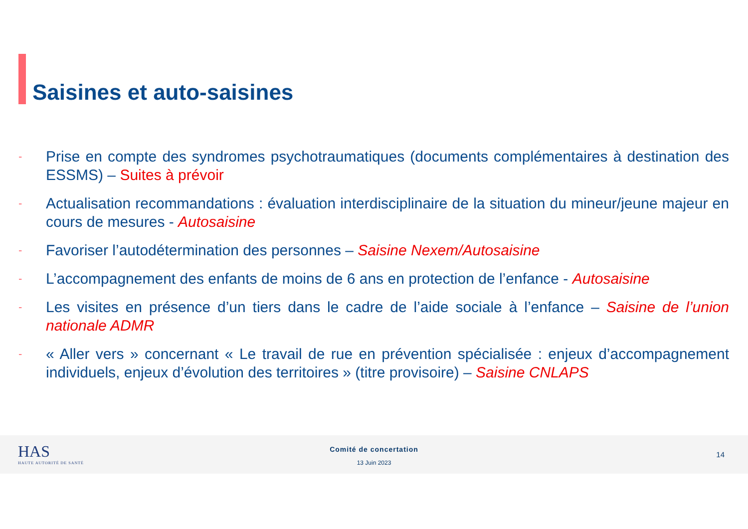Saisines et auto-saisines
- Prise en compte des syndromes psychotraumatiques (documents complémentaires à destination des ESSMS) – Suites à prévoir
- Actualisation recommandations : évaluation interdisciplinaire de la situation du mineur/jeune majeur en cours de mesures - Autosaisine
- Favoriser l’autodétermination des personnes – Saisine Nexem/Autosaisine
- L’accompagnement des enfants de moins de 6 ans en protection de l’enfance - Autosaisine
- Les visites en présence d’un tiers dans le cadre de l’aide sociale à l’enfance – Saisine de l’union nationale ADMR
- « Aller vers » concernant « Le travail de rue en prévention spécialisée : enjeux d’accompagnement individuels, enjeux d’évolution des territoires » (titre provisoire) – Saisine CNLAPS
HAS
HAUTE AUTORITÉ DE SANTÉ
Comité de concertation
13 Juin 2023
14